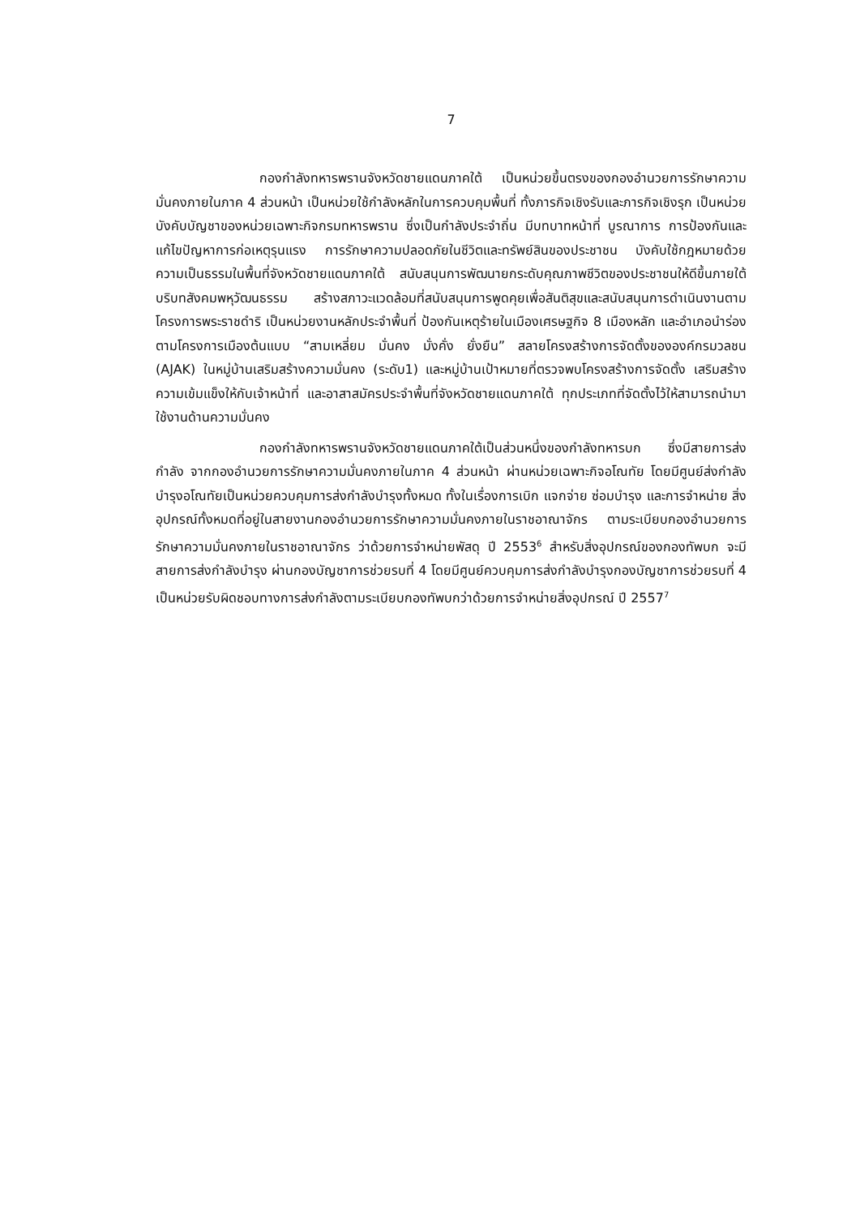7
กองกำลังทหารพรานจังหวัดชายแดนภาคใต้ เป็นหน่วยขึ้นตรงของกองอำนวยการรักษาความมั่นคงภายในภาค 4 ส่วนหน้า เป็นหน่วยใช้กำลังหลักในการควบคุมพื้นที่ ทั้งภารกิจเชิงรับและภารกิจเชิงรุก เป็นหน่วยบังคับบัญชาของหน่วยเฉพาะกิจกรมทหารพราน ซึ่งเป็นกำลังประจำถิ่น มีบทบาทหน้าที่ บูรณาการ การป้องกันและแก้ไขปัญหาการก่อเหตุรุนแรง การรักษาความปลอดภัยในชีวิตและทรัพย์สินของประชาชน บังคับใช้กฎหมายด้วยความเป็นธรรมในพื้นที่จังหวัดชายแดนภาคใต้ สนับสนุนการพัฒนายกระดับคุณภาพชีวิตของประชาชนให้ดีขึ้นภายใต้บริบทสังคมพหุวัฒนธรรม สร้างสภาวะแวดล้อมที่สนับสนุนการพูดคุยเพื่อสันติสุขและสนับสนุนการดำเนินงานตามโครงการพระราชดำริ เป็นหน่วยงานหลักประจำพื้นที่ ป้องกันเหตุร้ายในเมืองเศรษฐกิจ 8 เมืองหลัก และอำเภอนำร่องตามโครงการเมืองต้นแบบ “สามเหลี่ยม มั่นคง มั่งคั่ง ยั่งยืน” สลายโครงสร้างการจัดตั้งขององค์กรมวลชน (AJAK) ในหมู่บ้านเสริมสร้างความมั่นคง (ระดับ1) และหมู่บ้านเป้าหมายที่ตรวจพบโครงสร้างการจัดตั้ง เสริมสร้างความเข้มแข็งให้กับเจ้าหน้าที่ และอาสาสมัครประจำพื้นที่จังหวัดชายแดนภาคใต้ ทุกประเภทที่จัดตั้งไว้ให้สามารถนำมาใช้งานด้านความมั่นคง
กองกำลังทหารพรานจังหวัดชายแดนภาคใต้เป็นส่วนหนึ่งของกำลังทหารบก ซึ่งมีสายการส่งกำลัง จากกองอำนวยการรักษาความมั่นคงภายในภาค 4 ส่วนหน้า ผ่านหน่วยเฉพาะกิจอโณทัย โดยมีศูนย์ส่งกำลังบำรุงอโณทัยเป็นหน่วยควบคุมการส่งกำลังบำรุงทั้งหมด ทั้งในเรื่องการเบิก แจกจ่าย ซ่อมบำรุง และการจำหน่าย สิ่งอุปกรณ์ทั้งหมดที่อยู่ในสายงานกองอำนวยการรักษาความมั่นคงภายในราชอาณาจักร ตามระเบียบกองอำนวยการรักษาความมั่นคงภายในราชอาณาจักร ว่าด้วยการจำหน่ายพัสดุ ปี 2553<sup>6</sup> สำหรับสิ่งอุปกรณ์ของกองทัพบก จะมีสายการส่งกำลังบำรุง ผ่านกองบัญชาการช่วยรบที่ 4 โดยมีศูนย์ควบคุมการส่งกำลังบำรุงกองบัญชาการช่วยรบที่ 4 เป็นหน่วยรับผิดชอบทางการส่งกำลังตามระเบียบกองทัพบกว่าด้วยการจำหน่ายสิ่งอุปกรณ์ ปี 2557<sup>7</sup>